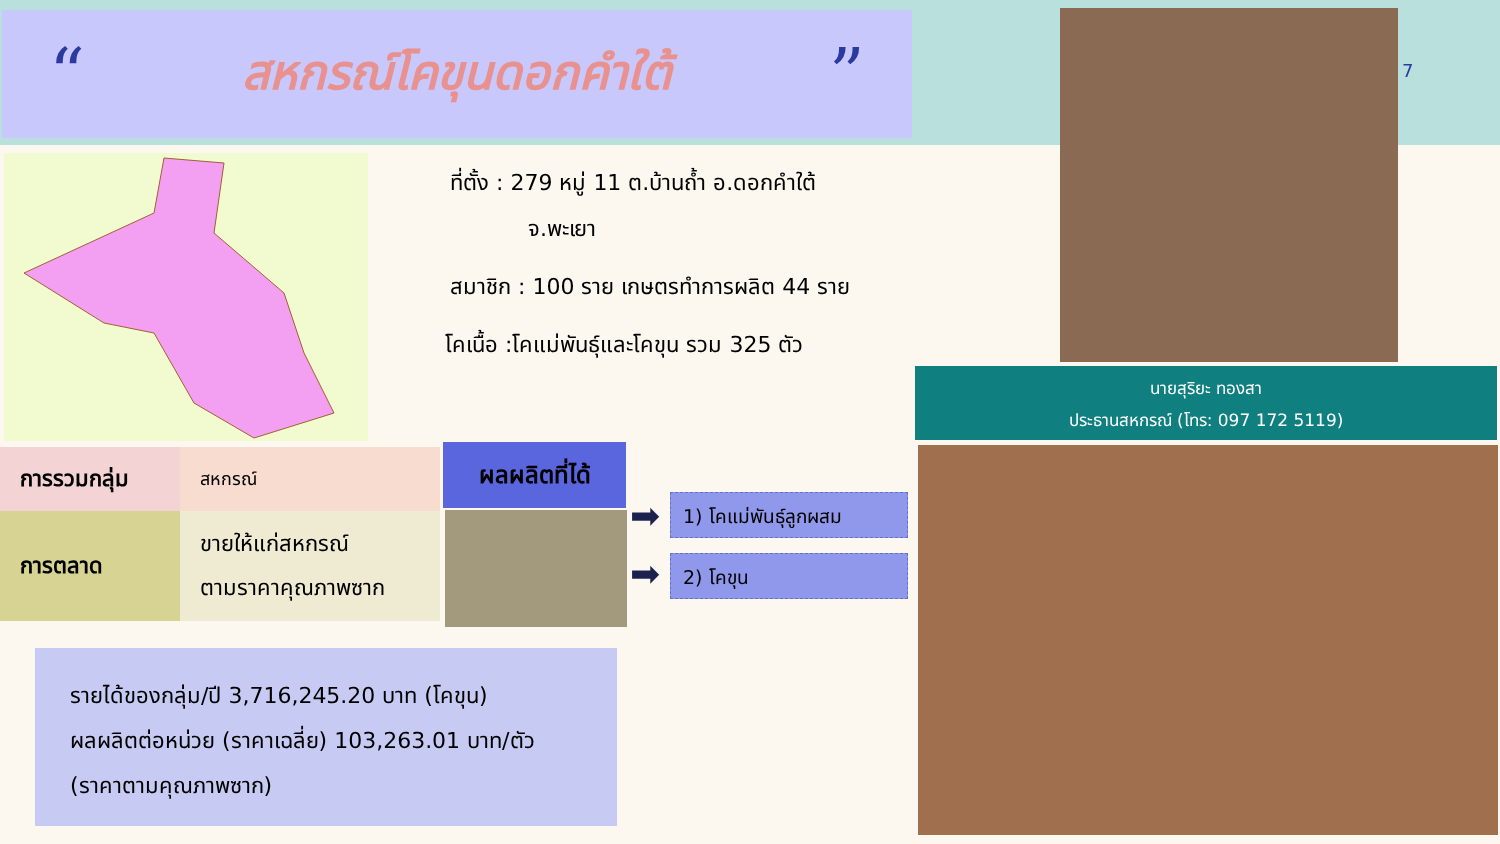“
สหกรณ์โคขุนดอกคำใต้
”
ที่ตั้ง : 279 หมู่ 11 ต.บ้านถ้ำ อ.ดอกคำใต้
จ.พะเยา
สมาชิก : 100 ราย เกษตรทำการผลิต 44 ราย
โคเนื้อ :โคแม่พันธุ์และโคขุน รวม 325 ตัว
7
นายสุริยะ ทองสา
ประธานสหกรณ์ (โทร: 097 172 5119)
| การรวมกลุ่ม | สหกรณ์ |
| การตลาด | ขายให้แก่สหกรณ์ ตามราคาคุณภาพซาก |
ผลผลิตที่ได้
➡
➡
1) โคแม่พันธุ์ลูกผสม
2) โคขุน
รายได้ของกลุ่ม/ปี 3,716,245.20 บาท (โคขุน)
ผลผลิตต่อหน่วย (ราคาเฉลี่ย) 103,263.01 บาท/ตัว
(ราคาตามคุณภาพซาก)